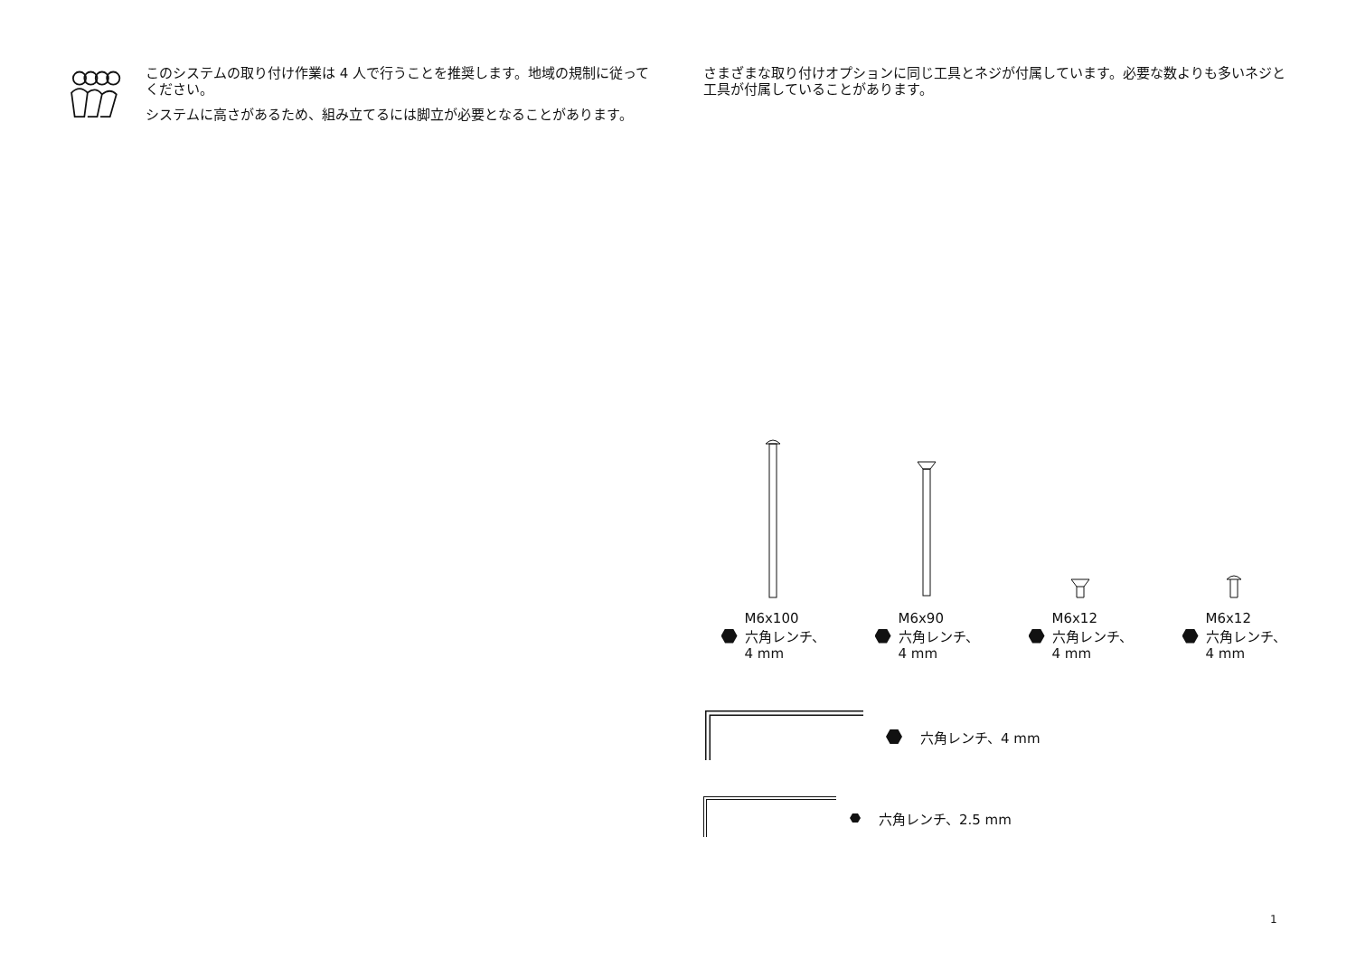このシステムの取り付け作業は 4 人で行うことを推奨します。地域の規制に従ってください。
システムに高さがあるため、組み立てるには脚立が必要となることがあります。
さまざまな取り付けオプションに同じ工具とネジが付属しています。必要な数よりも多いネジと工具が付属していることがあります。
M6x100
六角レンチ、
4 mm
M6x90
六角レンチ、
4 mm
M6x12
六角レンチ、
4 mm
M6x12
六角レンチ、
4 mm
六角レンチ、4 mm
六角レンチ、2.5 mm
1